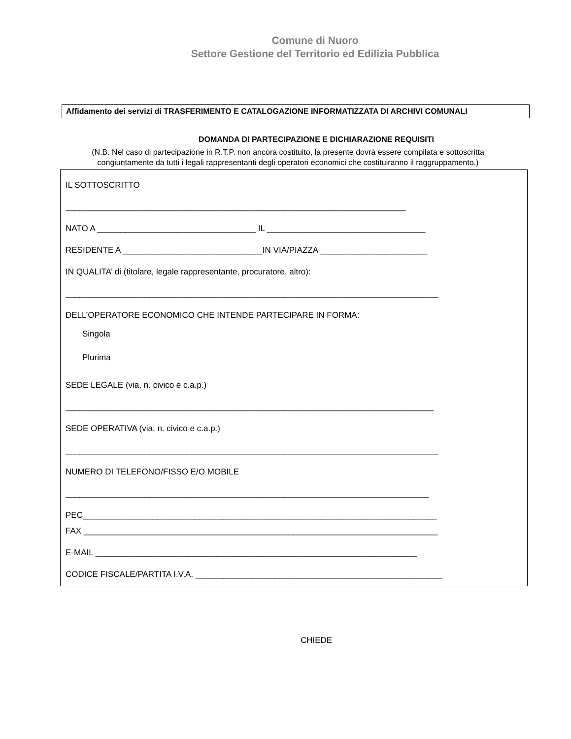Comune di Nuoro
Settore Gestione del Territorio ed Edilizia Pubblica
Affidamento dei servizi di TRASFERIMENTO E CATALOGAZIONE INFORMATIZZATA DI ARCHIVI COMUNALI
DOMANDA DI PARTECIPAZIONE E DICHIARAZIONE REQUISITI
(N.B. Nel caso di partecipazione in R.T.P. non ancora costituito, la presente dovrà essere compilata e sottoscritta congiuntamente da tutti i legali rappresentanti degli operatori economici che costituiranno il raggruppamento.)
IL SOTTOSCRITTO
_________________________________________________________________________
NATO A __________________________________ IL __________________________________
RESIDENTE A ______________________________IN VIA/PIAZZA _______________________
IN QUALITA’ di (titolare, legale rappresentante, procuratore, altro):
________________________________________________________________________________
DELL’OPERATORE ECONOMICO CHE INTENDE PARTECIPARE IN FORMA:
Singola
Plurima
SEDE LEGALE (via, n. civico e c.a.p.)
_______________________________________________________________________________
SEDE OPERATIVA (via, n. civico e c.a.p.)
________________________________________________________________________________
NUMERO DI TELEFONO/FISSO E/O MOBILE
______________________________________________________________________________
PEC____________________________________________________________________________
FAX ____________________________________________________________________________
E-MAIL _____________________________________________________________________
CODICE FISCALE/PARTITA I.V.A. _____________________________________________________
CHIEDE